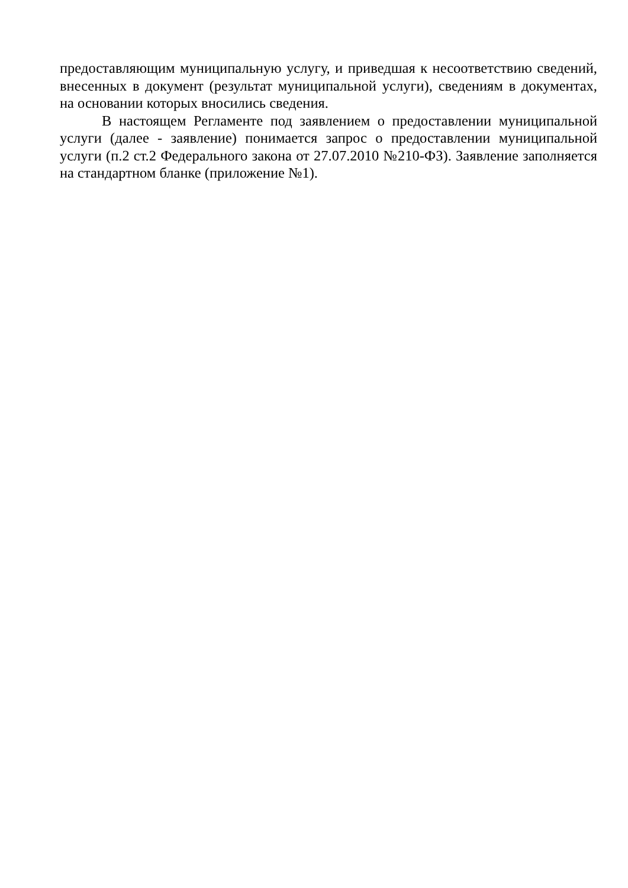предоставляющим муниципальную услугу, и приведшая к несоответствию сведений, внесенных в документ (результат муниципальной услуги), сведениям в документах, на основании которых вносились сведения.
В настоящем Регламенте под заявлением о предоставлении муниципальной услуги (далее - заявление) понимается запрос о предоставлении муниципальной услуги (п.2 ст.2 Федерального закона от 27.07.2010 №210-ФЗ). Заявление заполняется на стандартном бланке (приложение №1).